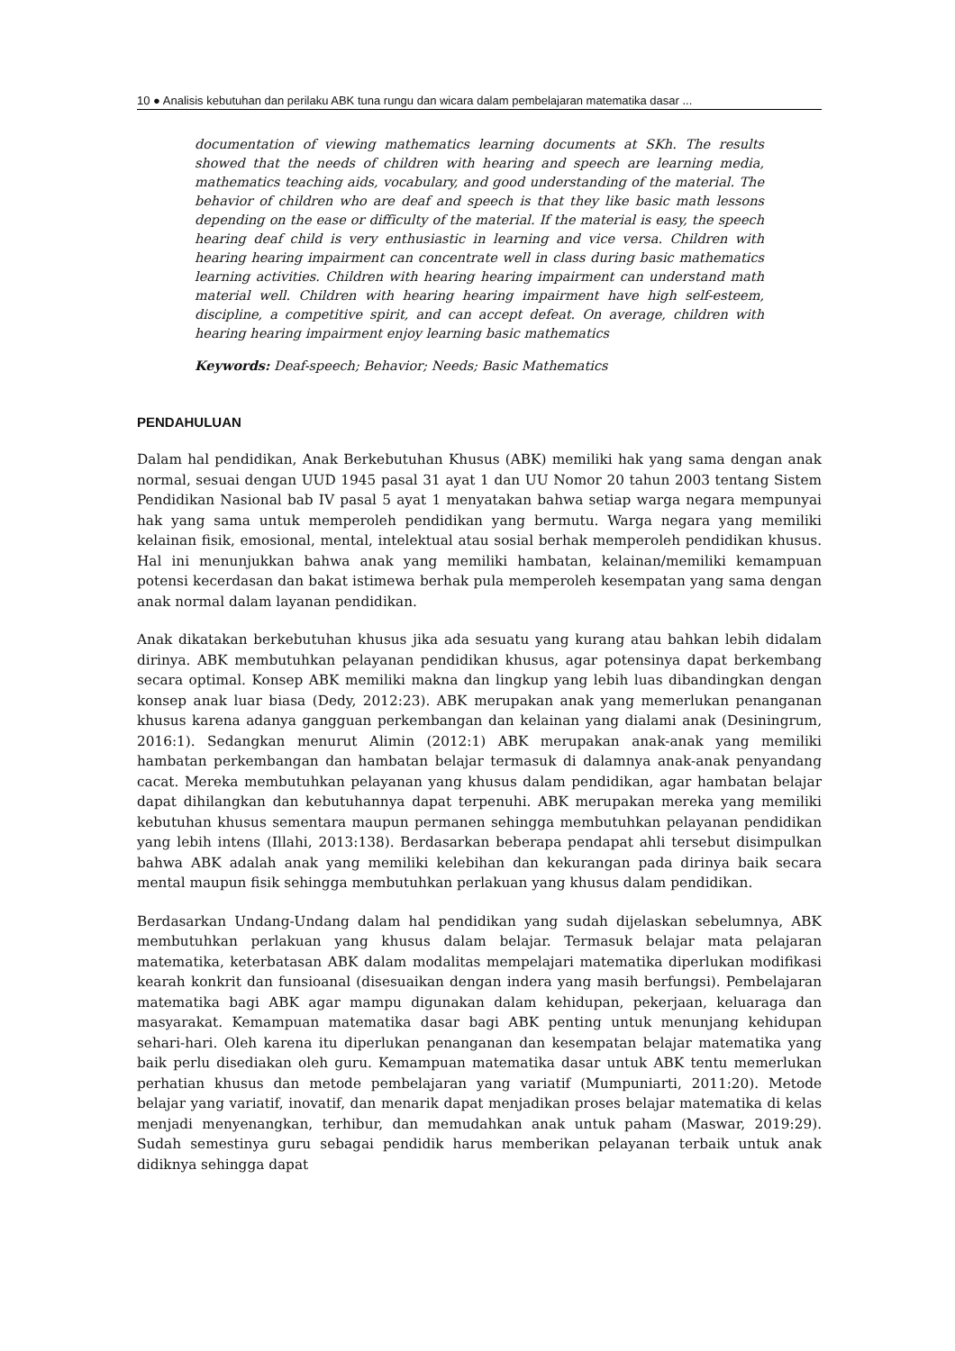10 ● Analisis kebutuhan dan perilaku ABK tuna rungu dan wicara dalam pembelajaran matematika dasar ...
documentation of viewing mathematics learning documents at SKh. The results showed that the needs of children with hearing and speech are learning media, mathematics teaching aids, vocabulary, and good understanding of the material. The behavior of children who are deaf and speech is that they like basic math lessons depending on the ease or difficulty of the material. If the material is easy, the speech hearing deaf child is very enthusiastic in learning and vice versa. Children with hearing hearing impairment can concentrate well in class during basic mathematics learning activities. Children with hearing hearing impairment can understand math material well. Children with hearing hearing impairment have high self-esteem, discipline, a competitive spirit, and can accept defeat. On average, children with hearing hearing impairment enjoy learning basic mathematics
Keywords: Deaf-speech; Behavior; Needs; Basic Mathematics
PENDAHULUAN
Dalam hal pendidikan, Anak Berkebutuhan Khusus (ABK) memiliki hak yang sama dengan anak normal, sesuai dengan UUD 1945 pasal 31 ayat 1 dan UU Nomor 20 tahun 2003 tentang Sistem Pendidikan Nasional bab IV pasal 5 ayat 1 menyatakan bahwa setiap warga negara mempunyai hak yang sama untuk memperoleh pendidikan yang bermutu. Warga negara yang memiliki kelainan fisik, emosional, mental, intelektual atau sosial berhak memperoleh pendidikan khusus. Hal ini menunjukkan bahwa anak yang memiliki hambatan, kelainan/memiliki kemampuan potensi kecerdasan dan bakat istimewa berhak pula memperoleh kesempatan yang sama dengan anak normal dalam layanan pendidikan.
Anak dikatakan berkebutuhan khusus jika ada sesuatu yang kurang atau bahkan lebih didalam dirinya. ABK membutuhkan pelayanan pendidikan khusus, agar potensinya dapat berkembang secara optimal. Konsep ABK memiliki makna dan lingkup yang lebih luas dibandingkan dengan konsep anak luar biasa (Dedy, 2012:23). ABK merupakan anak yang memerlukan penanganan khusus karena adanya gangguan perkembangan dan kelainan yang dialami anak (Desiningrum, 2016:1). Sedangkan menurut Alimin (2012:1) ABK merupakan anak-anak yang memiliki hambatan perkembangan dan hambatan belajar termasuk di dalamnya anak-anak penyandang cacat. Mereka membutuhkan pelayanan yang khusus dalam pendidikan, agar hambatan belajar dapat dihilangkan dan kebutuhannya dapat terpenuhi. ABK merupakan mereka yang memiliki kebutuhan khusus sementara maupun permanen sehingga membutuhkan pelayanan pendidikan yang lebih intens (Illahi, 2013:138). Berdasarkan beberapa pendapat ahli tersebut disimpulkan bahwa ABK adalah anak yang memiliki kelebihan dan kekurangan pada dirinya baik secara mental maupun fisik sehingga membutuhkan perlakuan yang khusus dalam pendidikan.
Berdasarkan Undang-Undang dalam hal pendidikan yang sudah dijelaskan sebelumnya, ABK membutuhkan perlakuan yang khusus dalam belajar. Termasuk belajar mata pelajaran matematika, keterbatasan ABK dalam modalitas mempelajari matematika diperlukan modifikasi kearah konkrit dan funsioanal (disesuaikan dengan indera yang masih berfungsi). Pembelajaran matematika bagi ABK agar mampu digunakan dalam kehidupan, pekerjaan, keluaraga dan masyarakat. Kemampuan matematika dasar bagi ABK penting untuk menunjang kehidupan sehari-hari. Oleh karena itu diperlukan penanganan dan kesempatan belajar matematika yang baik perlu disediakan oleh guru. Kemampuan matematika dasar untuk ABK tentu memerlukan perhatian khusus dan metode pembelajaran yang variatif (Mumpuniarti, 2011:20). Metode belajar yang variatif, inovatif, dan menarik dapat menjadikan proses belajar matematika di kelas menjadi menyenangkan, terhibur, dan memudahkan anak untuk paham (Maswar, 2019:29). Sudah semestinya guru sebagai pendidik harus memberikan pelayanan terbaik untuk anak didiknya sehingga dapat